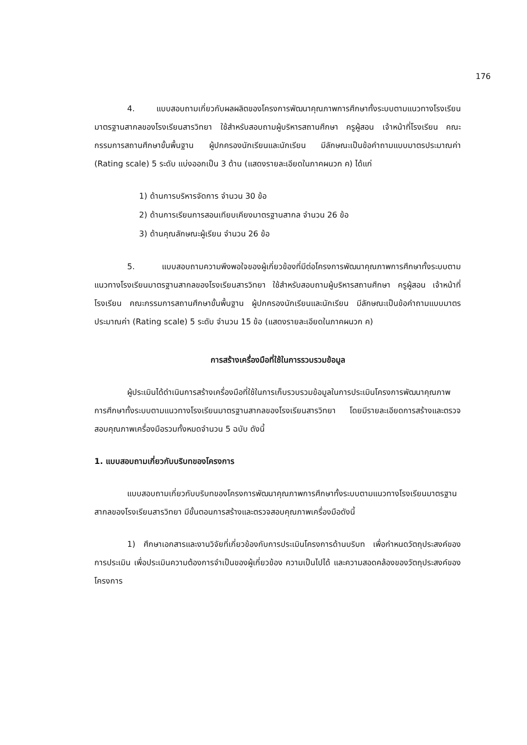176
4. แบบสอบถามเกี่ยวกับผลผลิตของโครงการพัฒนาคุณภาพการศึกษาทั้งระบบตามแนวทางโรงเรียนมาตรฐานสากลของโรงเรียนสารวิทยา ใช้สำหรับสอบถามผู้บริหารสถานศึกษา ครูผู้สอน เจ้าหน้าที่โรงเรียน คณะกรรมการสถานศึกษาขั้นพื้นฐาน ผู้ปกครองนักเรียนและนักเรียน มีลักษณะเป็นข้อคำถามแบบมาตรประมาณค่า (Rating scale) 5 ระดับ แบ่งออกเป็น 3 ด้าน (แสดงรายละเอียดในภาคผนวก ค) ได้แก่
1) ด้านการบริหารจัดการ จำนวน 30 ข้อ
2) ด้านการเรียนการสอนเทียบเคียงมาตรฐานสากล จำนวน 26 ข้อ
3) ด้านคุณลักษณะผู้เรียน จำนวน 26 ข้อ
5. แบบสอบถามความพึงพอใจของผู้เกี่ยวข้องที่มีต่อโครงการพัฒนาคุณภาพการศึกษาทั้งระบบตามแนวทางโรงเรียนมาตรฐานสากลของโรงเรียนสารวิทยา ใช้สำหรับสอบถามผู้บริหารสถานศึกษา ครูผู้สอน เจ้าหน้าที่โรงเรียน คณะกรรมการสถานศึกษาขั้นพื้นฐาน ผู้ปกครองนักเรียนและนักเรียน มีลักษณะเป็นข้อคำถามแบบมาตรประมาณค่า (Rating scale) 5 ระดับ จำนวน 15 ข้อ (แสดงรายละเอียดในภาคผนวก ค)
การสร้างเครื่องมือที่ใช้ในการรวบรวมข้อมูล
ผู้ประเมินได้ดำเนินการสร้างเครื่องมือที่ใช้ในการเก็บรวบรวมข้อมูลในการประเมินโครงการพัฒนาคุณภาพการศึกษาทั้งระบบตามแนวทางโรงเรียนมาตรฐานสากลของโรงเรียนสารวิทยา โดยมีรายละเอียดการสร้างและตรวจสอบคุณภาพเครื่องมือรวมทั้งหมดจำนวน 5 ฉบับ ดังนี้
1. แบบสอบถามเกี่ยวกับบริบทของโครงการ
แบบสอบถามเกี่ยวกับบริบทของโครงการพัฒนาคุณภาพการศึกษาทั้งระบบตามแนวทางโรงเรียนมาตรฐานสากลของโรงเรียนสารวิทยา มีขั้นตอนการสร้างและตรวจสอบคุณภาพเครื่องมือดังนี้
1) ศึกษาเอกสารและงานวิจัยที่เกี่ยวข้องกับการประเมินโครงการด้านบริบท เพื่อกำหนดวัตถุประสงค์ของการประเมิน เพื่อประเมินความต้องการจำเป็นของผู้เกี่ยวข้อง ความเป็นไปได้ และความสอดคล้องของวัตถุประสงค์ของโครงการ